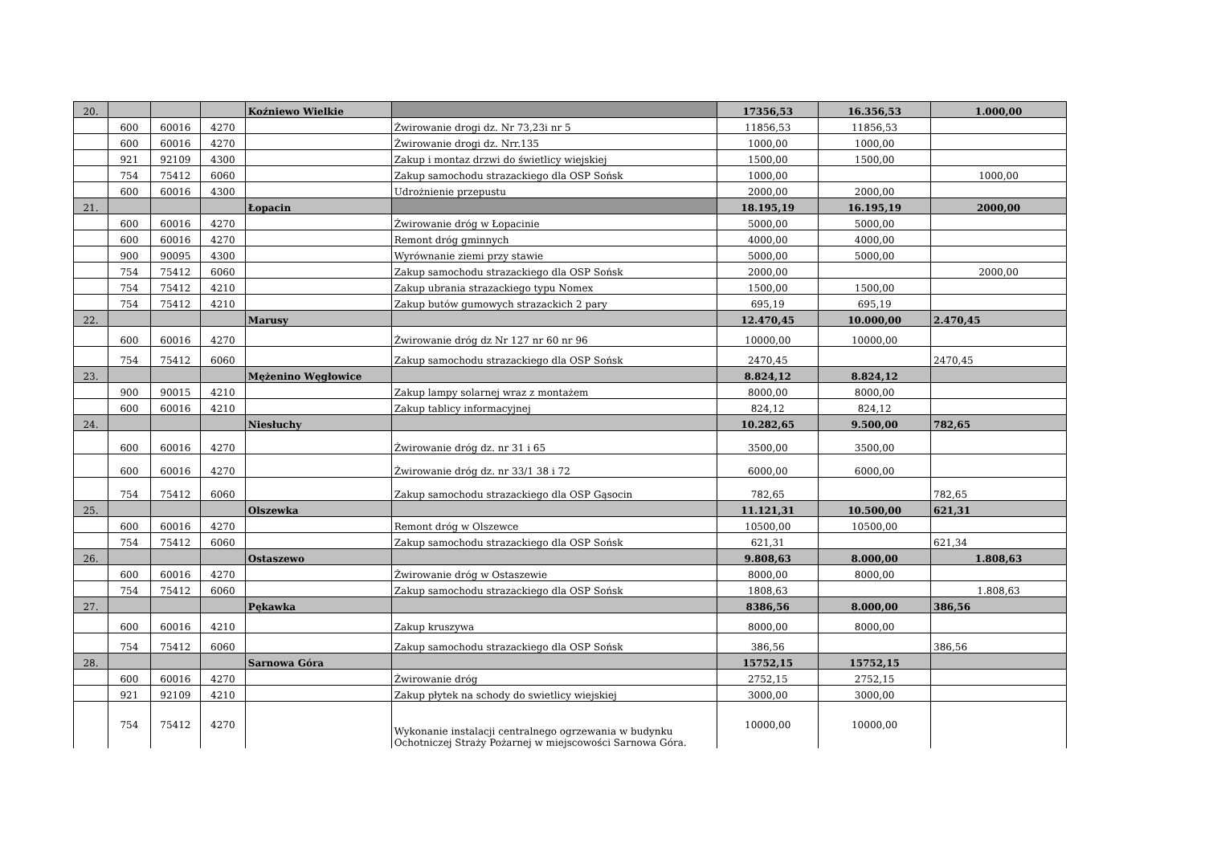| 20. | | | | Koźniewo Wielkie | | 17356,53 | 16.356,53 | 1.000,00 |
| | 600 | 60016 | 4270 | | Żwirowanie drogi dz. Nr 73,23i nr 5 | 11856,53 | 11856,53 | |
| | 600 | 60016 | 4270 | | Żwirowanie drogi dz. Nrr.135 | 1000,00 | 1000,00 | |
| | 921 | 92109 | 4300 | | Zakup i montaz drzwi do świetlicy wiejskiej | 1500,00 | 1500,00 | |
| | 754 | 75412 | 6060 | | Zakup samochodu strazackiego dla OSP Sońsk | 1000,00 | | 1000,00 |
| | 600 | 60016 | 4300 | | Udrożnienie przepustu | 2000,00 | 2000,00 | |
| 21. | | | | Łopacin | | 18.195,19 | 16.195,19 | 2000,00 |
| | 600 | 60016 | 4270 | | Żwirowanie dróg w Łopacinie | 5000,00 | 5000,00 | |
| | 600 | 60016 | 4270 | | Remont dróg gminnych | 4000,00 | 4000,00 | |
| | 900 | 90095 | 4300 | | Wyrównanie ziemi przy stawie | 5000,00 | 5000,00 | |
| | 754 | 75412 | 6060 | | Zakup samochodu strazackiego dla OSP Sońsk | 2000,00 | | 2000,00 |
| | 754 | 75412 | 4210 | | Zakup ubrania strazackiego typu Nomex | 1500,00 | 1500,00 | |
| | 754 | 75412 | 4210 | | Zakup butów gumowych strazackich 2 pary | 695,19 | 695,19 | |
| 22. | | | | Marusy | | 12.470,45 | 10.000,00 | 2.470,45 |
| | 600 | 60016 | 4270 | | Żwirowanie dróg dz Nr 127 nr 60 nr 96 | 10000,00 | 10000,00 | |
| | 754 | 75412 | 6060 | | Zakup samochodu strazackiego dla OSP Sońsk | 2470,45 | | 2470,45 |
| 23. | | | | Mężenino Węgłowice | | 8.824,12 | 8.824,12 | |
| | 900 | 90015 | 4210 | | Zakup lampy solarnej wraz z montażem | 8000,00 | 8000,00 | |
| | 600 | 60016 | 4210 | | Zakup tablicy informacyjnej | 824,12 | 824,12 | |
| 24. | | | | Niesłuchy | | 10.282,65 | 9.500,00 | 782,65 |
| | 600 | 60016 | 4270 | | Żwirowanie dróg dz. nr 31 i 65 | 3500,00 | 3500,00 | |
| | 600 | 60016 | 4270 | | Żwirowanie dróg dz. nr 33/1 38 i 72 | 6000,00 | 6000,00 | |
| | 754 | 75412 | 6060 | | Zakup samochodu strazackiego dla OSP Gąsocin | 782,65 | | 782,65 |
| 25. | | | | Olszewka | | 11.121,31 | 10.500,00 | 621,31 |
| | 600 | 60016 | 4270 | | Remont dróg w Olszewce | 10500,00 | 10500,00 | |
| | 754 | 75412 | 6060 | | Zakup samochodu strazackiego dla OSP Sońsk | 621,31 | | 621,34 |
| 26. | | | | Ostaszewo | | 9.808,63 | 8.000,00 | 1.808,63 |
| | 600 | 60016 | 4270 | | Żwirowanie dróg w Ostaszewie | 8000,00 | 8000,00 | |
| | 754 | 75412 | 6060 | | Zakup samochodu strazackiego dla OSP Sońsk | 1808,63 | | 1.808,63 |
| 27. | | | | Pękawka | | 8386,56 | 8.000,00 | 386,56 |
| | 600 | 60016 | 4210 | | Zakup kruszywa | 8000,00 | 8000,00 | |
| | 754 | 75412 | 6060 | | Zakup samochodu strazackiego dla OSP Sońsk | 386,56 | | 386,56 |
| 28. | | | | Sarnowa Góra | | 15752,15 | 15752,15 | |
| | 600 | 60016 | 4270 | | Żwirowanie dróg | 2752,15 | 2752,15 | |
| | 921 | 92109 | 4210 | | Zakup płytek na schody do swietlicy wiejskiej | 3000,00 | 3000,00 | |
| | 754 | 75412 | 4270 | | Wykonanie instalacji centralnego ogrzewania w budynku Ochotniczej Straży Pożarnej w miejscowości Sarnowa Góra. | 10000,00 | 10000,00 | |